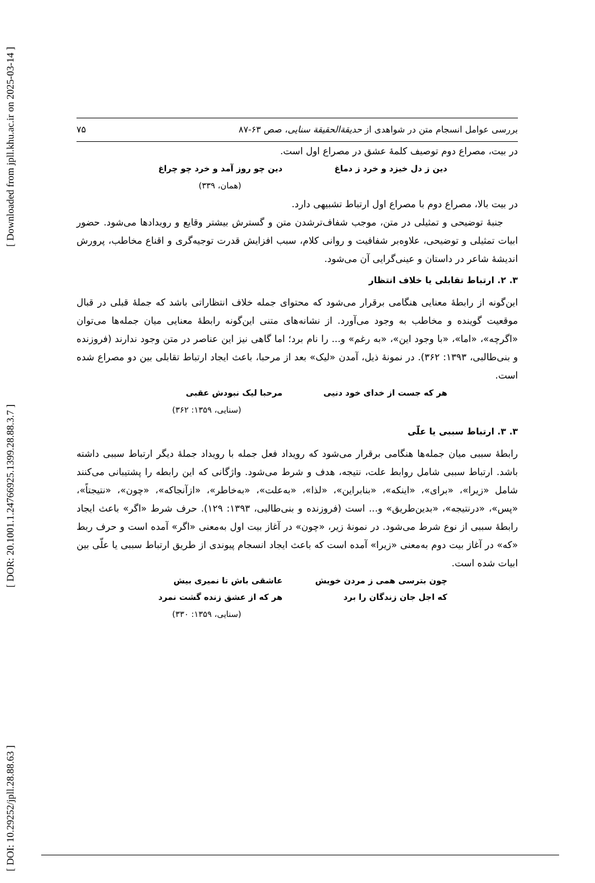[ DOI: 10.29252/jpll.28.88.63 ] [ DOR: 20.1001.1.24766925.1399.28.88.3.7 ] [ Downloaded from jpll.khu.ac.ir on 2025-03-14 ]
بررسی عوامل انسجام متن در شواهدی از حدیقةالحقیقة سنایی، صص ۶۳-۸۷ ۷۵
در بیت، مصراع دوم توصیف کلمهٔ عشق در مصراع اول است.
دین ز دل خیزد و خرد ز دماغ دین چو روز آمد و خرد چو چراغ
(همان، ۳۳۹)
در بیت بالا، مصراع دوم با مصراع اول ارتباط تشبیهی دارد.
جنبهٔ توضیحی و تمثیلی در متن، موجب شفاف‌ترشدن متن و گسترش بیشتر وقایع و رویدادها می‌شود. حضور ابیات تمثیلی و توضیحی، علاوه‌بر شفافیت و روانی کلام، سبب افزایش قدرت توجیه‌گری و اقناع مخاطب، پرورش اندیشهٔ شاعر در داستان و عینی‌گرایی آن می‌شود.
۳. ۲. ارتباط تقابلی یا خلاف انتظار
این‌گونه از رابطهٔ معنایی هنگامی برقرار می‌شود که محتوای جمله خلاف انتظاراتی باشد که جملهٔ قبلی در قبال موقعیت گوینده و مخاطب به وجود می‌آورد. از نشانه‌های متنی این‌گونه رابطهٔ معنایی میان جمله‌ها می‌توان «اگرچه»، «اما»، «با وجود این»، «به رغم» و... را نام برد؛ اما گاهی نیز این عناصر در متن وجود ندارند (فروزنده و بنی‌طالبی، ۱۳۹۳: ۳۶۲). در نمونهٔ ذیل، آمدن «لیک» بعد از مرحبا، باعث ایجاد ارتباط تقابلی بین دو مصراع شده است.
هر که جست از خدای خود دنیی مرحبا لیک نبودش عقبی
(سنایی، ۱۳۵۹: ۳۶۲)
۳. ۳. ارتباط سببی یا علّی
رابطهٔ سببی میان جمله‌ها هنگامی برقرار می‌شود که رویداد فعل جمله با رویداد جملهٔ دیگر ارتباط سببی داشته باشد. ارتباط سببی شامل روابط علت، نتیجه، هدف و شرط می‌شود. واژگانی که این رابطه را پشتیبانی می‌کنند شامل «زیرا»، «برای»، «اینکه»، «بنابراین»، «لذا»، «به‌علت»، «به‌خاطر»، «ازآنجاکه»، «چون»، «نتیجتاً»، «پس»، «درنتیجه»، «بدین‌طریق» و... است (فروزنده و بنی‌طالبی، ۱۳۹۳: ۱۲۹). حرف شرط «اگر» باعث ایجاد رابطهٔ سببی از نوع شرط می‌شود. در نمونهٔ زیر، «چون» در آغاز بیت اول به‌معنی «اگر» آمده است و حرف ربط «که» در آغاز بیت دوم به‌معنی «زیرا» آمده است که باعث ایجاد انسجام پیوندی از طریق ارتباط سببی یا علّی بین ابیات شده است.
چون بترسی همی ز مردن خویش عاشقی باش تا نمیری بیش
که اجل جان زندگان را برد هر که از عشق زنده گشت نمرد
(سنایی، ۱۳۵۹: ۳۳۰)